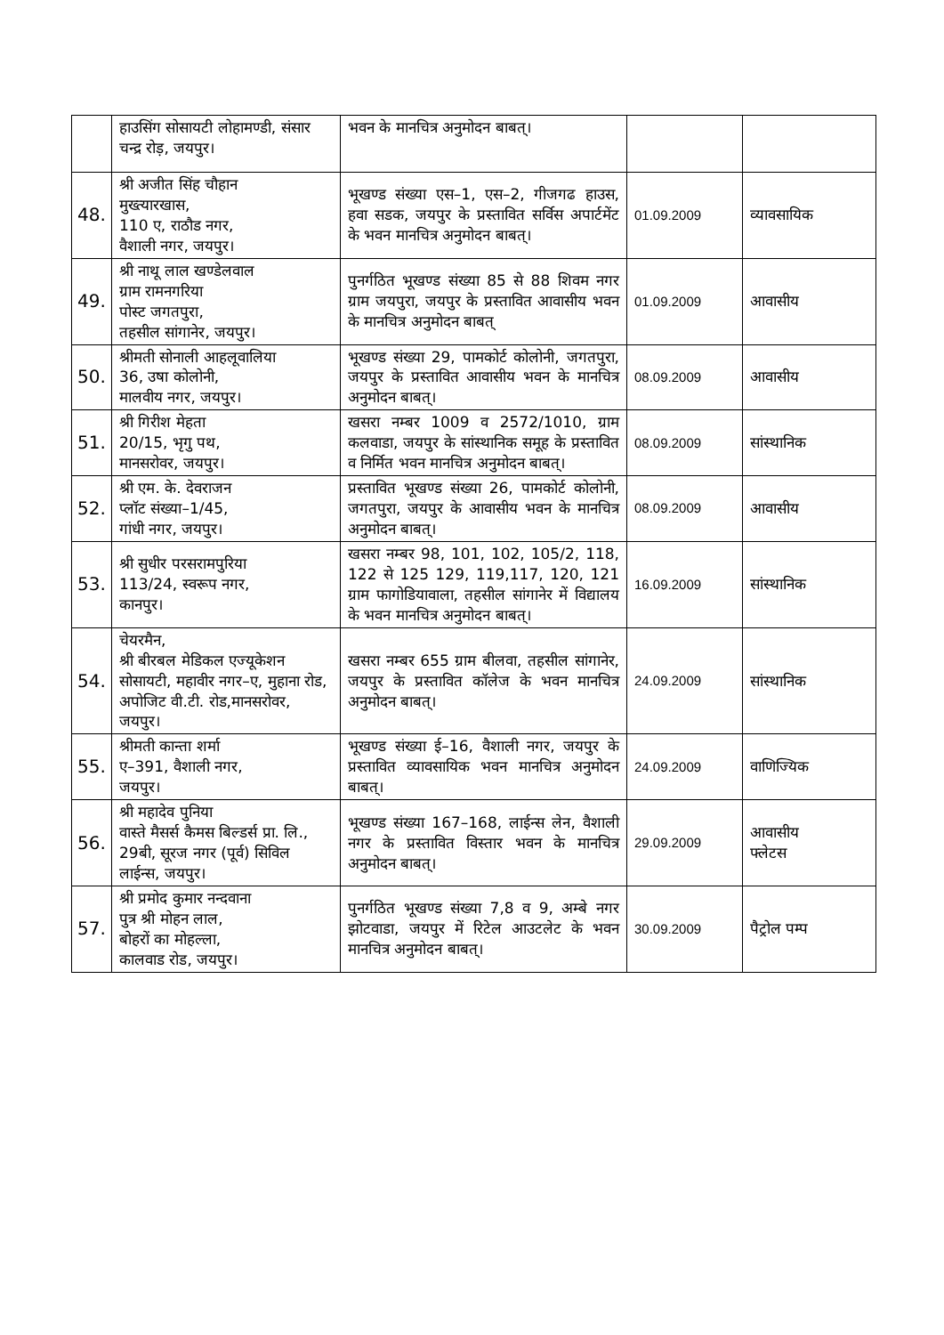| | हाउसिंग सोसायटी लोहामण्डी, संसार चन्द्र रोड़, जयपुर। | भवन के मानचित्र अनुमोदन बाबत्। | | |
| 48. | श्री अजीत सिंह चौहान मुख्त्यारखास, 110 ए, राठौड नगर, वैशाली नगर, जयपुर। | भूखण्ड संख्या एस–1, एस–2, गीजगढ हाउस, हवा सडक, जयपुर के प्रस्तावित सर्विस अपार्टमेंट के भवन मानचित्र अनुमोदन बाबत्। | 01.09.2009 | व्यावसायिक |
| 49. | श्री नाथू लाल खण्डेलवाल ग्राम रामनगरिया पोस्ट जगतपुरा, तहसील सांगानेर, जयपुर। | पुनर्गठित भूखण्ड संख्या 85 से 88 शिवम नगर ग्राम जयपुरा, जयपुर के प्रस्तावित आवासीय भवन के मानचित्र अनुमोदन बाबत् | 01.09.2009 | आवासीय |
| 50. | श्रीमती सोनाली आहलूवालिया 36, उषा कोलोनी, मालवीय नगर, जयपुर। | भूखण्ड संख्या 29, पामकोर्ट कोलोनी, जगतपुरा, जयपुर के प्रस्तावित आवासीय भवन के मानचित्र अनुमोदन बाबत्। | 08.09.2009 | आवासीय |
| 51. | श्री गिरीश मेहता 20/15, भृगु पथ, मानसरोवर, जयपुर। | खसरा नम्बर 1009 व 2572/1010, ग्राम कलवाडा, जयपुर के सांस्थानिक समूह के प्रस्तावित व निर्मित भवन मानचित्र अनुमोदन बाबत्। | 08.09.2009 | सांस्थानिक |
| 52. | श्री एम. के. देवराजन प्लॉट संख्या–1/45, गांधी नगर, जयपुर। | प्रस्तावित भूखण्ड संख्या 26, पामकोर्ट कोलोनी, जगतपुरा, जयपुर के आवासीय भवन के मानचित्र अनुमोदन बाबत्। | 08.09.2009 | आवासीय |
| 53. | श्री सुधीर परसरामपुरिया 113/24, स्वरूप नगर, कानपुर। | खसरा नम्बर 98, 101, 102, 105/2, 118, 122 से 125 129, 119,117, 120, 121 ग्राम फागोडियावाला, तहसील सांगानेर में विद्यालय के भवन मानचित्र अनुमोदन बाबत्। | 16.09.2009 | सांस्थानिक |
| 54. | चेयरमैन, श्री बीरबल मेडिकल एज्यूकेशन सोसायटी, महावीर नगर–ए, मुहाना रोड, अपोजिट वी.टी. रोड,मानसरोवर, जयपुर। | खसरा नम्बर 655 ग्राम बीलवा, तहसील सांगानेर, जयपुर के प्रस्तावित कॉलेज के भवन मानचित्र अनुमोदन बाबत्। | 24.09.2009 | सांस्थानिक |
| 55. | श्रीमती कान्ता शर्मा ए–391, वैशाली नगर, जयपुर। | भूखण्ड संख्या ई–16, वैशाली नगर, जयपुर के प्रस्तावित व्यावसायिक भवन मानचित्र अनुमोदन बाबत्। | 24.09.2009 | वाणिज्यिक |
| 56. | श्री महादेव पुनिया वास्ते मैसर्स कैमस बिल्डर्स प्रा. लि., 29बी, सूरज नगर (पूर्व) सिविल लाईन्स, जयपुर। | भूखण्ड संख्या 167–168, लाईन्स लेन, वैशाली नगर के प्रस्तावित विस्तार भवन के मानचित्र अनुमोदन बाबत्। | 29.09.2009 | आवासीय फ्लेटस |
| 57. | श्री प्रमोद कुमार नन्दवाना पुत्र श्री मोहन लाल, बोहरों का मोहल्ला, कालवाड रोड, जयपुर। | पुनर्गठित भूखण्ड संख्या 7,8 व 9, अम्बे नगर झोटवाडा, जयपुर में रिटेल आउटलेट के भवन मानचित्र अनुमोदन बाबत्। | 30.09.2009 | पैट्रोल पम्प |